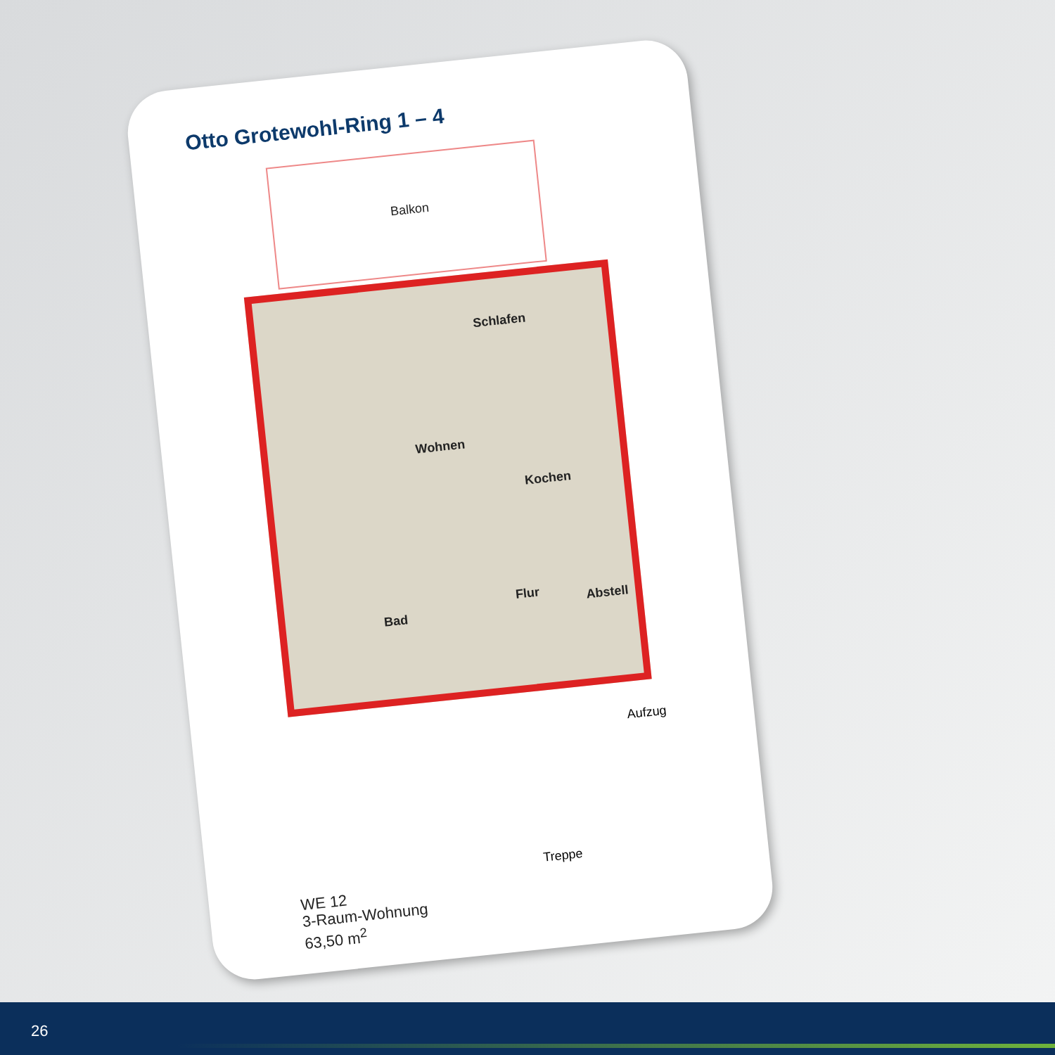Otto Grotewohl-Ring 1 – 4
Balkon
Schlafen
Wohnen
Kochen
Bad
Flur Abstell
Aufzug
Treppe
WE 12
3-Raum-Wohnung
63,50 m<sup>2</sup>
26